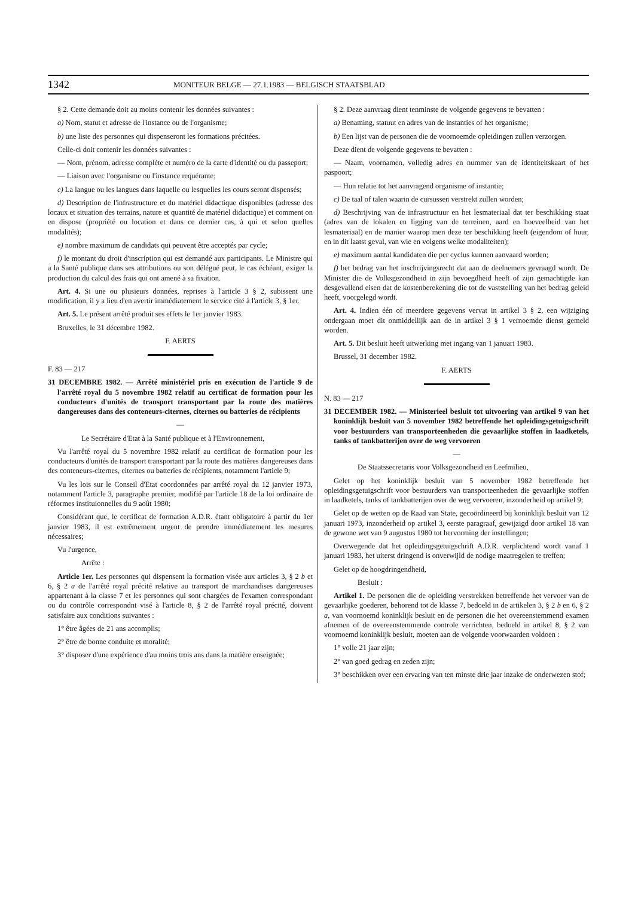1342 MONITEUR BELGE — 27.1.1983 — BELGISCH STAATSBLAD
§ 2. Cette demande doit au moins contenir les données suivantes :
a) Nom, statut et adresse de l'instance ou de l'organisme;
b) une liste des personnes qui dispenseront les formations précitées.
Celle-ci doit contenir les données suivantes :
— Nom, prénom, adresse complète et numéro de la carte d'identité ou du passeport;
— Liaison avec l'organisme ou l'instance requérante;
c) La langue ou les langues dans laquelle ou lesquelles les cours seront dispensés;
d) Description de l'infrastructure et du matériel didactique disponibles (adresse des locaux et situation des terrains, nature et quantité de matériel didactique) et comment on en dispose (propriété ou location et dans ce dernier cas, à qui et selon quelles modalités);
e) nombre maximum de candidats qui peuvent être acceptés par cycle;
f) le montant du droit d'inscription qui est demandé aux participants. Le Ministre qui a la Santé publique dans ses attributions ou son délégué peut, le cas échéant, exiger la production du calcul des frais qui ont amené à sa fixation.
Art. 4. Si une ou plusieurs données, reprises à l'article 3 § 2, subissent une modification, il y a lieu d'en avertir immédiatement le service cité à l'article 3, § 1er.
Art. 5. Le présent arrêté produit ses effets le 1er janvier 1983.
Bruxelles, le 31 décembre 1982.
F. AERTS
F. 83 — 217
31 DECEMBRE 1982. — Arrêté ministériel pris en exécution de l'article 9 de l'arrêté royal du 5 novembre 1982 relatif au certificat de formation pour les conducteurs d'unités de transport transportant par la route des matières dangereuses dans des conteneurs-citernes, citernes ou batteries de récipients
—
Le Secrétaire d'Etat à la Santé publique et à l'Environnement,
Vu l'arrêté royal du 5 novembre 1982 relatif au certificat de formation pour les conducteurs d'unités de transport transportant par la route des matières dangereuses dans des conteneurs-citernes, citernes ou batteries de récipients, notamment l'article 9;
Vu les lois sur le Conseil d'Etat coordonnées par arrêté royal du 12 janvier 1973, notamment l'article 3, paragraphe premier, modifié par l'article 18 de la loi ordinaire de réformes instituionnelles du 9 août 1980;
Considérant que, le certificat de formation A.D.R. étant obligatoire à partir du 1er janvier 1983, il est extrêmement urgent de prendre immédiatement les mesures nécessaires;
Vu l'urgence,
Arrête :
Article 1er. Les personnes qui dispensent la formation visée aux articles 3, § 2 b et 6, § 2 a de l'arrêté royal précité relative au transport de marchandises dangereuses appartenant à la classe 7 et les personnes qui sont chargées de l'examen correspondant ou du contrôle correspondnt visé à l'article 8, § 2 de l'arrêté royal précité, doivent satisfaire aux conditions suivantes :
1° être âgées de 21 ans accomplis;
2° être de bonne conduite et moralité;
3° disposer d'une expérience d'au moins trois ans dans la matière enseignée;
§ 2. Deze aanvraag dient tenminste de volgende gegevens te bevatten :
a) Benaming, statuut en adres van de instanties of het organisme;
b) Een lijst van de personen die de voornoemde opleidingen zullen verzorgen.
Deze dient de volgende gegevens te bevatten :
— Naam, voornamen, volledig adres en nummer van de identiteitskaart of het paspoort;
— Hun relatie tot het aanvragend organisme of instantie;
c) De taal of talen waarin de cursussen verstrekt zullen worden;
d) Beschrijving van de infrastructuur en het lesmateriaal dat ter beschikking staat (adres van de lokalen en ligging van de terreinen, aard en hoeveelheid van het lesmateriaal) en de manier waarop men deze ter beschikking heeft (eigendom of huur, en in dit laatst geval, van wie en volgens welke modaliteiten);
e) maximum aantal kandidaten die per cyclus kunnen aanvaard worden;
f) het bedrag van het inschrijvingsrecht dat aan de deelnemers gevraagd wordt. De Minister die de Volksgezondheid in zijn bevoegdheid heeft of zijn gemachtigde kan desgevallend eisen dat de kostenberekening die tot de vaststelling van het bedrag geleid heeft, voorgelegd wordt.
Art. 4. Indien één of meerdere gegevens vervat in artikel 3 § 2, een wijziging ondergaan moet dit onmiddellijk aan de in artikel 3 § 1 vernoemde dienst gemeld worden.
Art. 5. Dit besluit heeft uitwerking met ingang van 1 januari 1983.
Brussel, 31 december 1982.
F. AERTS
N. 83 — 217
31 DECEMBER 1982. — Ministerieel besluit tot uitvoering van artikel 9 van het koninklijk besluit van 5 november 1982 betreffende het opleidingsgetuigschrift voor bestuurders van transporteenheden die gevaarlijke stoffen in laadketels, tanks of tankbatterijen over de weg vervoeren
—
De Staatssecretaris voor Volksgezondheid en Leefmilieu,
Gelet op het koninklijk besluit van 5 november 1982 betreffende het opleidingsgetuigschrift voor bestuurders van transporteenheden die gevaarlijke stoffen in laadketels, tanks of tankbatterijen over de weg vervoeren, inzonderheid op artikel 9;
Gelet op de wetten op de Raad van State, gecoördineerd bij koninklijk besluit van 12 januari 1973, inzonderheid op artikel 3, eerste paragraaf, gewijzigd door artikel 18 van de gewone wet van 9 augustus 1980 tot hervorming der instellingen;
Overwegende dat het opleidingsgetuigschrift A.D.R. verplichtend wordt vanaf 1 januari 1983, het uiterst dringend is onverwijld de nodige maatregelen te treffen;
Gelet op de hoogdringendheid,
Besluit :
Artikel 1. De personen die de opleiding verstrekken betreffende het vervoer van de gevaarlijke goederen, behorend tot de klasse 7, bedoeld in de artikelen 3, § 2 b en 6, § 2 a, van voornoemd koninklijk besluit en de personen die het overeenstemmend examen afnemen of de overeenstemmende controle verrichten, bedoeld in artikel 8, § 2 van voornoemd koninklijk besluit, moeten aan de volgende voorwaarden voldoen :
1° volle 21 jaar zijn;
2° van goed gedrag en zeden zijn;
3° beschikken over een ervaring van ten minste drie jaar inzake de onderwezen stof;